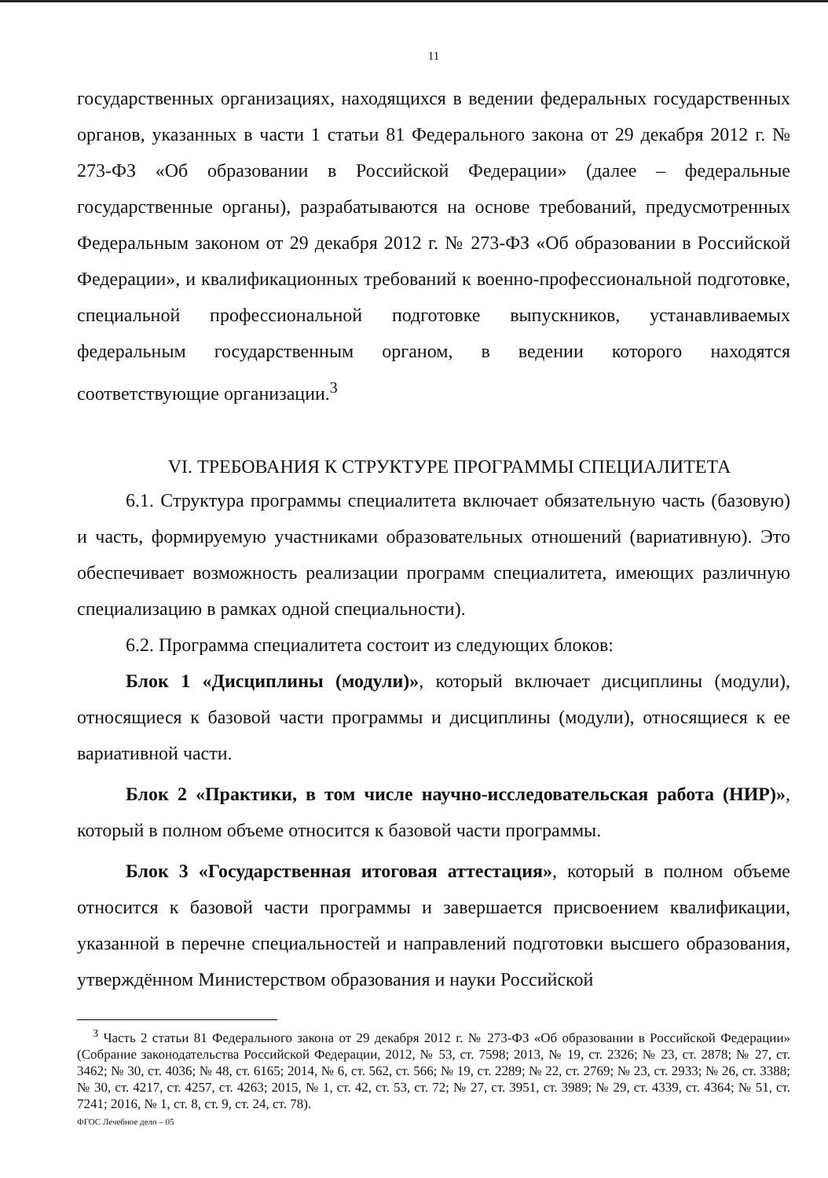11
государственных организациях, находящихся в ведении федеральных государственных органов, указанных в части 1 статьи 81 Федерального закона от 29 декабря 2012 г. № 273-ФЗ «Об образовании в Российской Федерации» (далее – федеральные государственные органы), разрабатываются на основе требований, предусмотренных Федеральным законом от 29 декабря 2012 г. № 273-ФЗ «Об образовании в Российской Федерации», и квалификационных требований к военно-профессиональной подготовке, специальной профессиональной подготовке выпускников, устанавливаемых федеральным государственным органом, в ведении которого находятся соответствующие организации.<sup>3</sup>
VI. ТРЕБОВАНИЯ К СТРУКТУРЕ ПРОГРАММЫ СПЕЦИАЛИТЕТА
6.1. Структура программы специалитета включает обязательную часть (базовую) и часть, формируемую участниками образовательных отношений (вариативную). Это обеспечивает возможность реализации программ специалитета, имеющих различную специализацию в рамках одной специальности).
6.2. Программа специалитета состоит из следующих блоков:
Блок 1 «Дисциплины (модули)», который включает дисциплины (модули), относящиеся к базовой части программы и дисциплины (модули), относящиеся к ее вариативной части.
Блок 2 «Практики, в том числе научно-исследовательская работа (НИР)», который в полном объеме относится к базовой части программы.
Блок 3 «Государственная итоговая аттестация», который в полном объеме относится к базовой части программы и завершается присвоением квалификации, указанной в перечне специальностей и направлений подготовки высшего образования, утверждённом Министерством образования и науки Российской
<sup>3</sup> Часть 2 статьи 81 Федерального закона от 29 декабря 2012 г. № 273-ФЗ «Об образовании в Российской Федерации» (Собрание законодательства Российской Федерации, 2012, № 53, ст. 7598; 2013, № 19, ст. 2326; № 23, ст. 2878; № 27, ст. 3462; № 30, ст. 4036; № 48, ст. 6165; 2014, № 6, ст. 562, ст. 566; № 19, ст. 2289; № 22, ст. 2769; № 23, ст. 2933; № 26, ст. 3388; № 30, ст. 4217, ст. 4257, ст. 4263; 2015, № 1, ст. 42, ст. 53, ст. 72; № 27, ст. 3951, ст. 3989; № 29, ст. 4339, ст. 4364; № 51, ст. 7241; 2016, № 1, ст. 8, ст. 9, ст. 24, ст. 78).
ФГОС Лечебное дело – 05